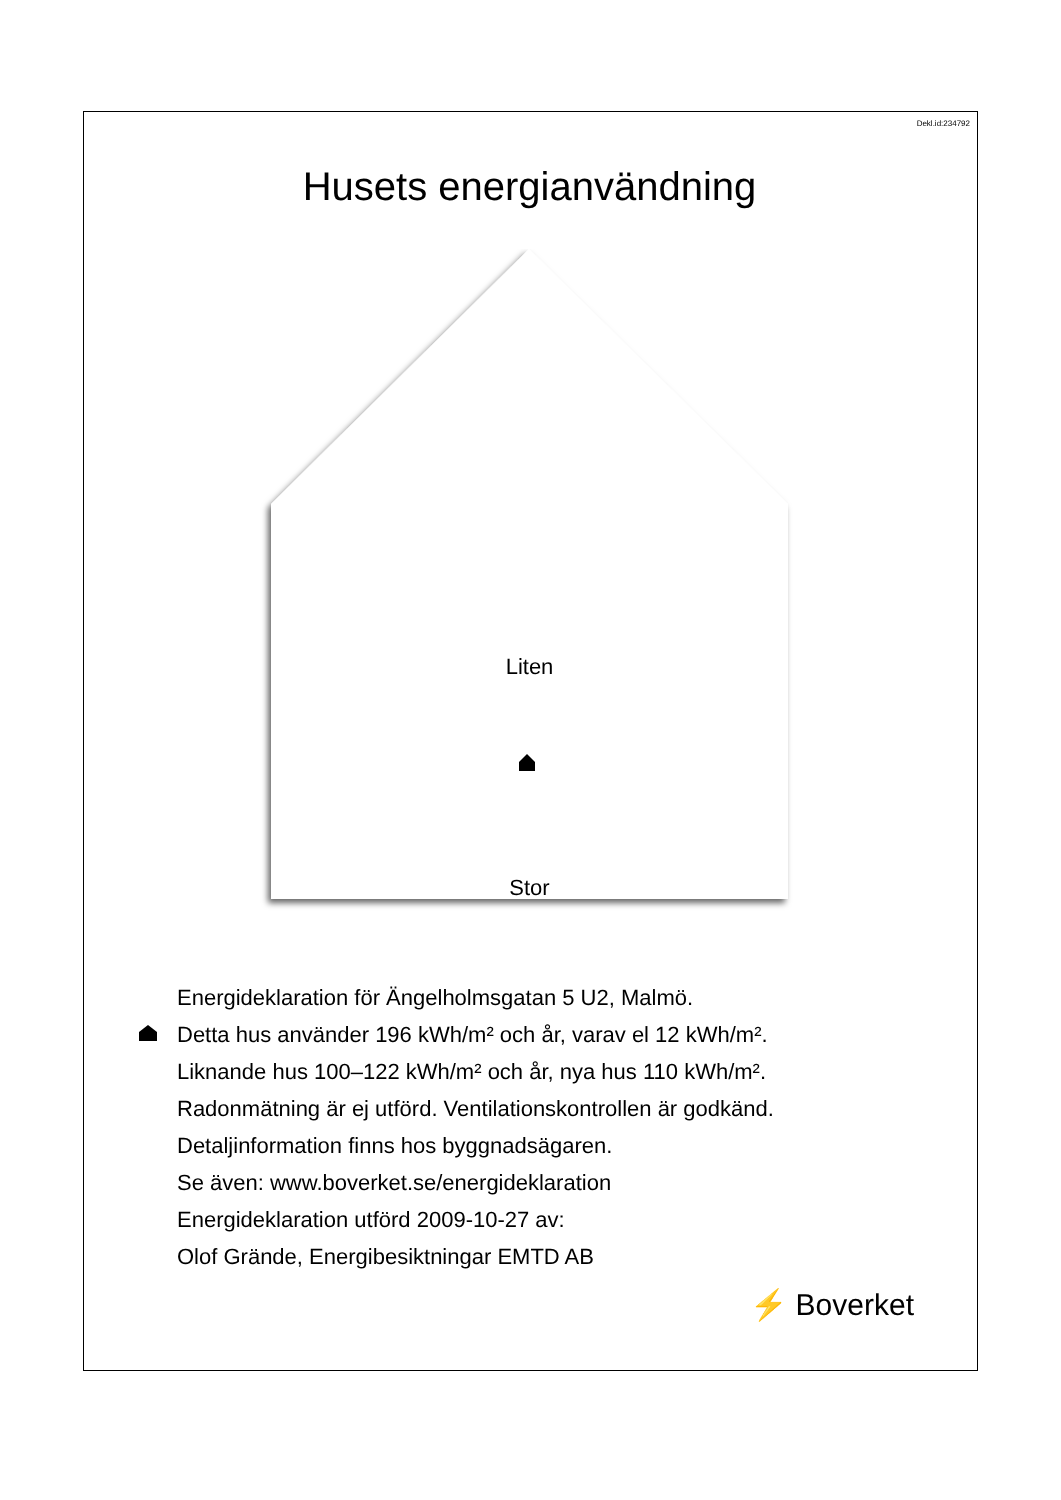Dekl.id:234792
Husets energianvändning
Liten
Stor
Energideklaration för Ängelholmsgatan 5 U2, Malmö.
Detta hus använder 196 kWh/m² och år, varav el 12 kWh/m².
Liknande hus 100–122 kWh/m² och år, nya hus 110 kWh/m².
Radonmätning är ej utförd. Ventilationskontrollen är godkänd.
Detaljinformation finns hos byggnadsägaren.
Se även: www.boverket.se/energideklaration
Energideklaration utförd 2009-10-27 av:
Olof Grände, Energibesiktningar EMTD AB
⚡ Boverket